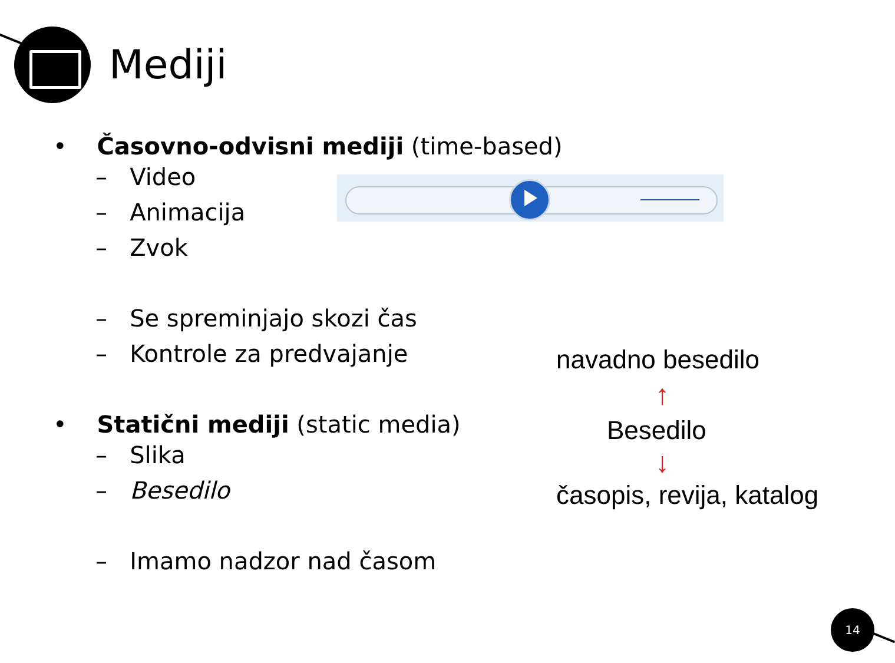Mediji
• Časovno-odvisni mediji (time-based)
– Video
– Animacija
– Zvok
– Se spreminjajo skozi čas
– Kontrole za predvajanje
• Statični mediji (static media)
– Slika
– Besedilo
– Imamo nadzor nad časom
navadno besedilo
↑
Besedilo
↓
časopis, revija, katalog
14